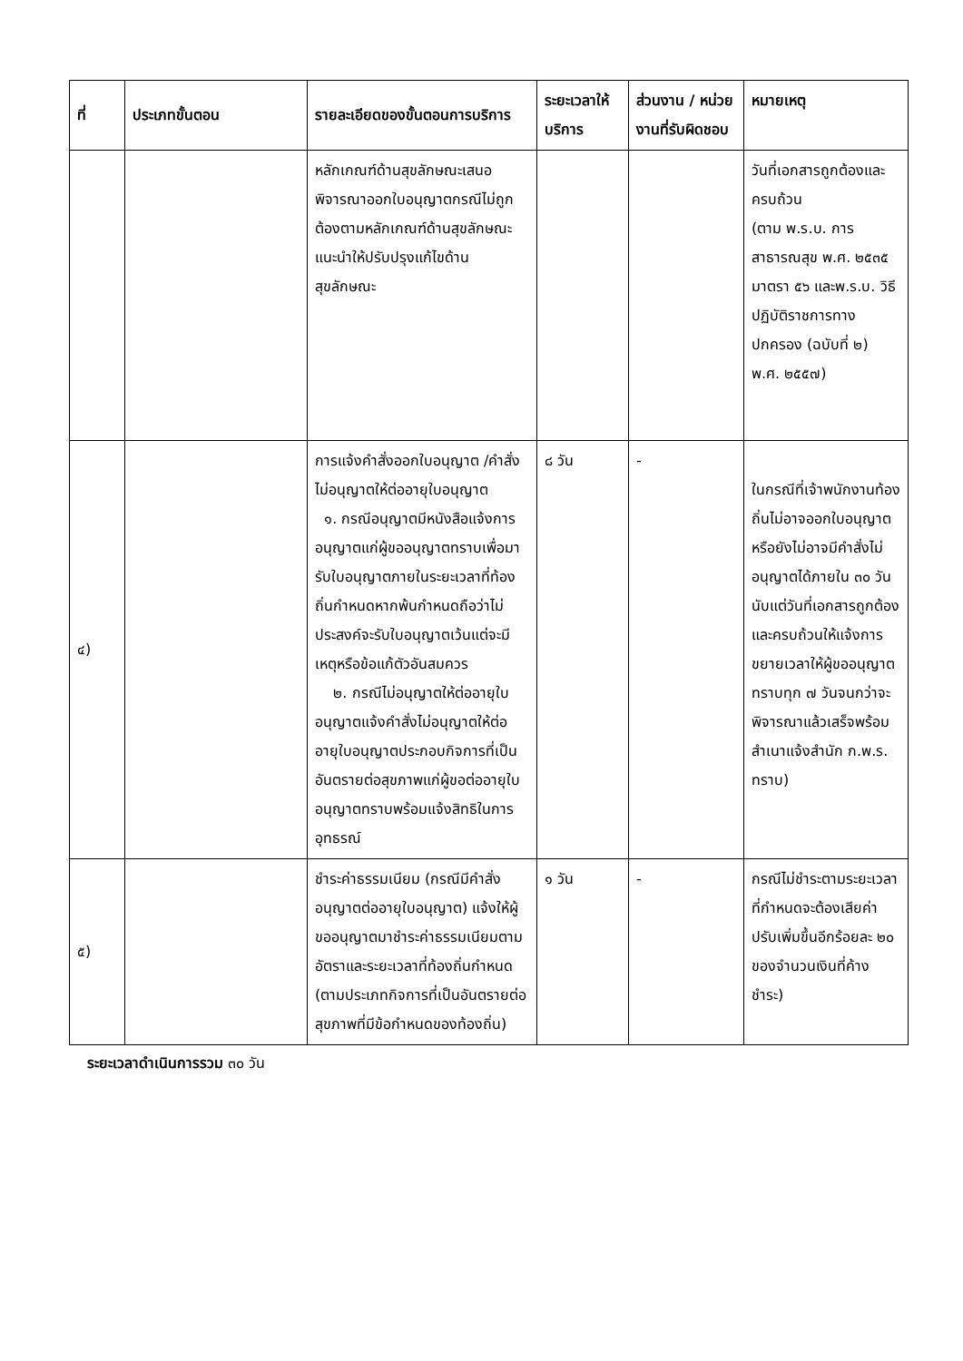| ที่ | ประเภทขั้นตอน | รายละเอียดของขั้นตอนการบริการ | ระยะเวลาให้บริการ | ส่วนงาน / หน่วยงานที่รับผิดชอบ | หมายเหตุ |
| --- | --- | --- | --- | --- | --- |
| | | หลักเกณฑ์ด้านสุขลักษณะเสนอพิจารณาออกใบอนุญาตกรณีไม่ถูกต้องตามหลักเกณฑ์ด้านสุขลักษณะแนะนำให้ปรับปรุงแก้ไขด้านสุขลักษณะ | | | วันที่เอกสารถูกต้องและครบถ้วน (ตาม พ.ร.บ. การสาธารณสุข พ.ศ. ๒๕๓๕ มาตรา ๕๖ และพ.ร.บ. วิธีปฏิบัติราชการทางปกครอง (ฉบับที่ ๒) พ.ศ. ๒๕๕๗) |
| ๔) | | การแจ้งคำสั่งออกใบอนุญาต /คำสั่งไม่อนุญาตให้ต่ออายุใบอนุญาต ๑. กรณีอนุญาตมีหนังสือแจ้งการอนุญาตแก่ผู้ขออนุญาตทราบเพื่อมารับใบอนุญาตภายในระยะเวลาที่ท้องถิ่นกำหนดหากพ้นกำหนดถือว่าไม่ประสงค์จะรับใบอนุญาตเว้นแต่จะมีเหตุหรือข้อแก้ตัวอันสมควร ๒. กรณีไม่อนุญาตให้ต่ออายุใบอนุญาตแจ้งคำสั่งไม่อนุญาตให้ต่ออายุใบอนุญาตประกอบกิจการที่เป็นอันตรายต่อสุขภาพแก่ผู้ขอต่ออายุใบอนุญาตทราบพร้อมแจ้งสิทธิในการอุทธรณ์ | ๘ วัน | - | ในกรณีที่เจ้าพนักงานท้องถิ่นไม่อาจออกใบอนุญาตหรือยังไม่อาจมีคำสั่งไม่อนุญาตได้ภายใน ๓๐ วันนับแต่วันที่เอกสารถูกต้องและครบถ้วนให้แจ้งการขยายเวลาให้ผู้ขออนุญาตทราบทุก ๗ วันจนกว่าจะพิจารณาแล้วเสร็จพร้อมสำเนาแจ้งสำนัก ก.พ.ร. ทราบ) |
| ๕) | | ชำระค่าธรรมเนียม (กรณีมีคำสั่งอนุญาตต่ออายุใบอนุญาต) แจ้งให้ผู้ขออนุญาตมาชำระค่าธรรมเนียมตามอัตราและระยะเวลาที่ท้องถิ่นกำหนด (ตามประเภทกิจการที่เป็นอันตรายต่อสุขภาพที่มีข้อกำหนดของท้องถิ่น) | ๑ วัน | - | กรณีไม่ชำระตามระยะเวลาที่กำหนดจะต้องเสียค่าปรับเพิ่มขึ้นอีกร้อยละ ๒๐ ของจำนวนเงินที่ค้างชำระ) |
ระยะเวลาดำเนินการรวม ๓๐ วัน